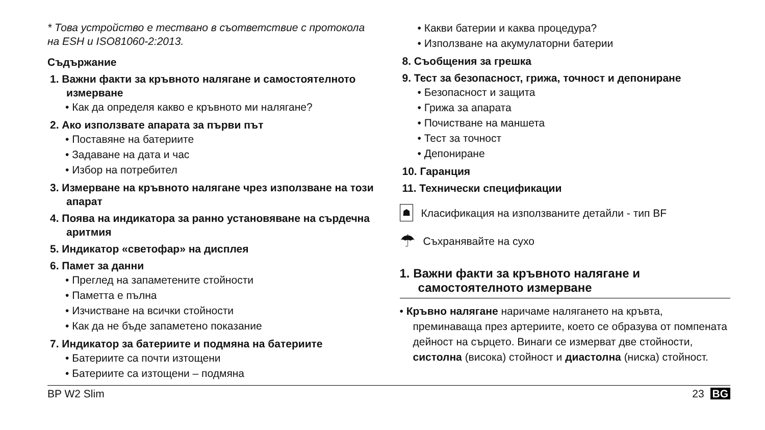* Това устройство е тествано в съответствие с протокола на ESH и ISO81060-2:2013.
Съдържание
1. Важни факти за кръвното налягане и самостоятелното измерване
• Как да определя какво е кръвното ми налягане?
2. Ако използвате апарата за първи път
• Поставяне на батериите
• Задаване на дата и час
• Избор на потребител
3. Измерване на кръвното налягане чрез използване на този апарат
4. Поява на индикатора за ранно установяване на сърдечна аритмия
5. Индикатор «светофар» на дисплея
6. Памет за данни
• Преглед на запаметените стойности
• Паметта е пълна
• Изчистване на всички стойности
• Как да не бъде запаметено показание
7. Индикатор за батериите и подмяна на батериите
• Батериите са почти изтощени
• Батериите са изтощени – подмяна
• Какви батерии и каква процедура?
• Използване на акумулаторни батерии
8. Съобщения за грешка
9. Тест за безопасност, грижа, точност и депониране
• Безопасност и защита
• Грижа за апарата
• Почистване на маншета
• Тест за точност
• Депониране
10. Гаранция
11. Технически спецификации
☗
Класификация на използваните детайли - тип BF
☂
Съхранявайте на сухо
1. Важни факти за кръвното налягане и самостоятелното измерване
• Кръвно налягане наричаме налягането на кръвта, преминаваща през артериите, което се образува от помпената дейност на сърцето. Винаги се измерват две стойности, систолна (висока) стойност и диастолна (ниска) стойност.
BP W2 Slim 23 BG